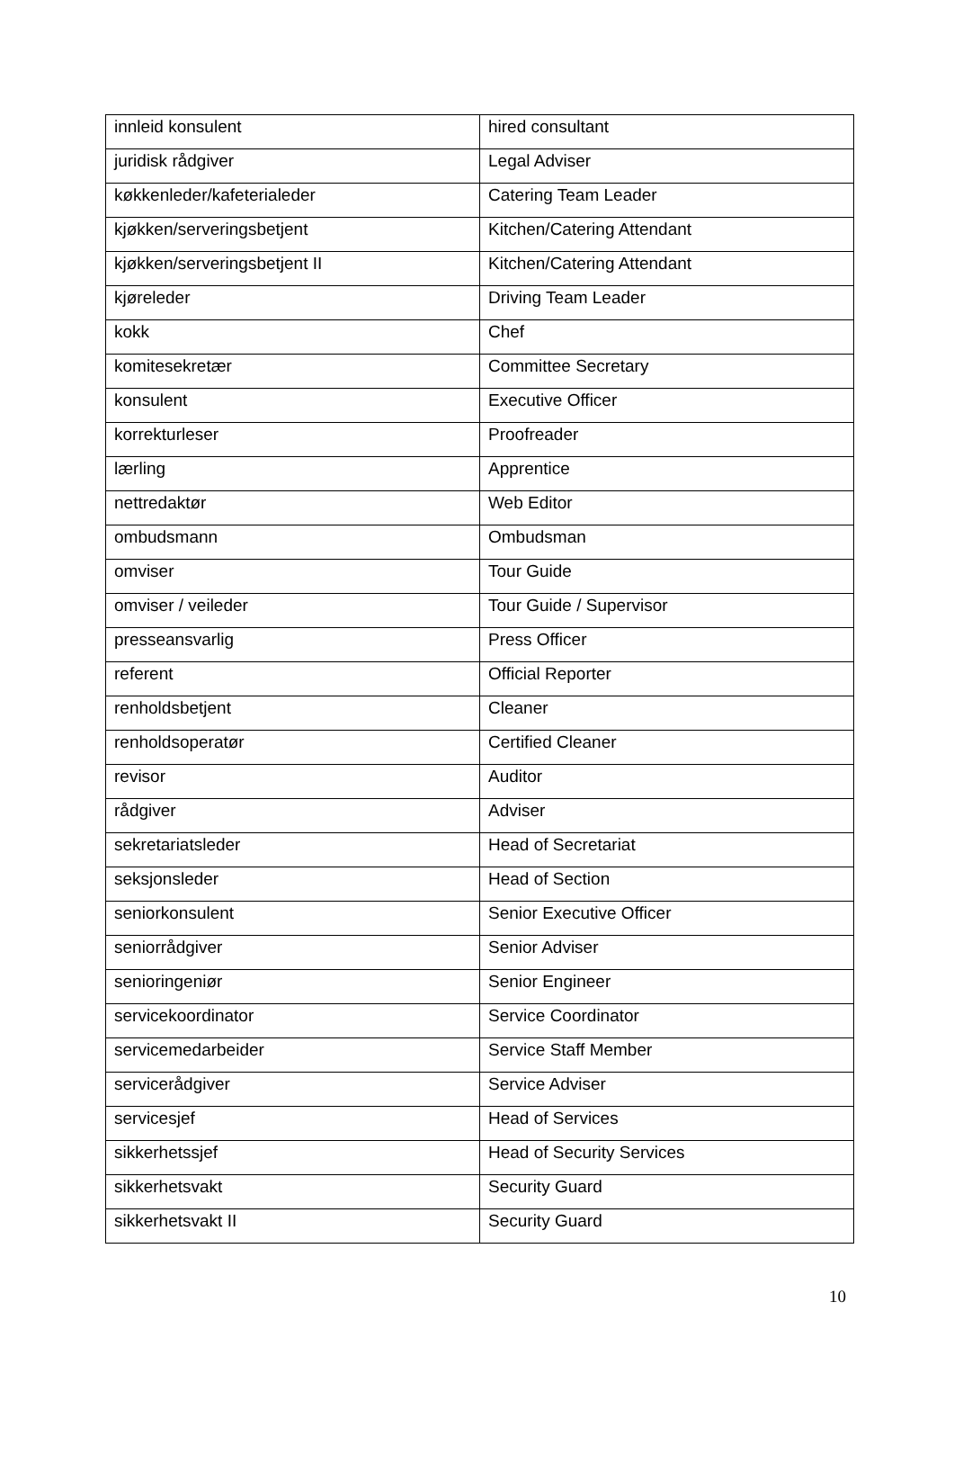| innleid konsulent | hired consultant |
| juridisk rådgiver | Legal Adviser |
| køkkenleder/kafeterialeder | Catering Team Leader |
| kjøkken/serveringsbetjent | Kitchen/Catering Attendant |
| kjøkken/serveringsbetjent II | Kitchen/Catering Attendant |
| kjøreleder | Driving Team Leader |
| kokk | Chef |
| komitesekretær | Committee Secretary |
| konsulent | Executive Officer |
| korrekturleser | Proofreader |
| lærling | Apprentice |
| nettredaktør | Web Editor |
| ombudsmann | Ombudsman |
| omviser | Tour Guide |
| omviser / veileder | Tour Guide / Supervisor |
| presseansvarlig | Press Officer |
| referent | Official Reporter |
| renholdsbetjent | Cleaner |
| renholdsoperatør | Certified Cleaner |
| revisor | Auditor |
| rådgiver | Adviser |
| sekretariatsleder | Head of Secretariat |
| seksjonsleder | Head of Section |
| seniorkonsulent | Senior Executive Officer |
| seniorrådgiver | Senior Adviser |
| senioringeniør | Senior Engineer |
| servicekoordinator | Service Coordinator |
| servicemedarbeider | Service Staff Member |
| servicerådgiver | Service Adviser |
| servicesjef | Head of Services |
| sikkerhetssjef | Head of Security Services |
| sikkerhetsvakt | Security Guard |
| sikkerhetsvakt II | Security Guard |
10